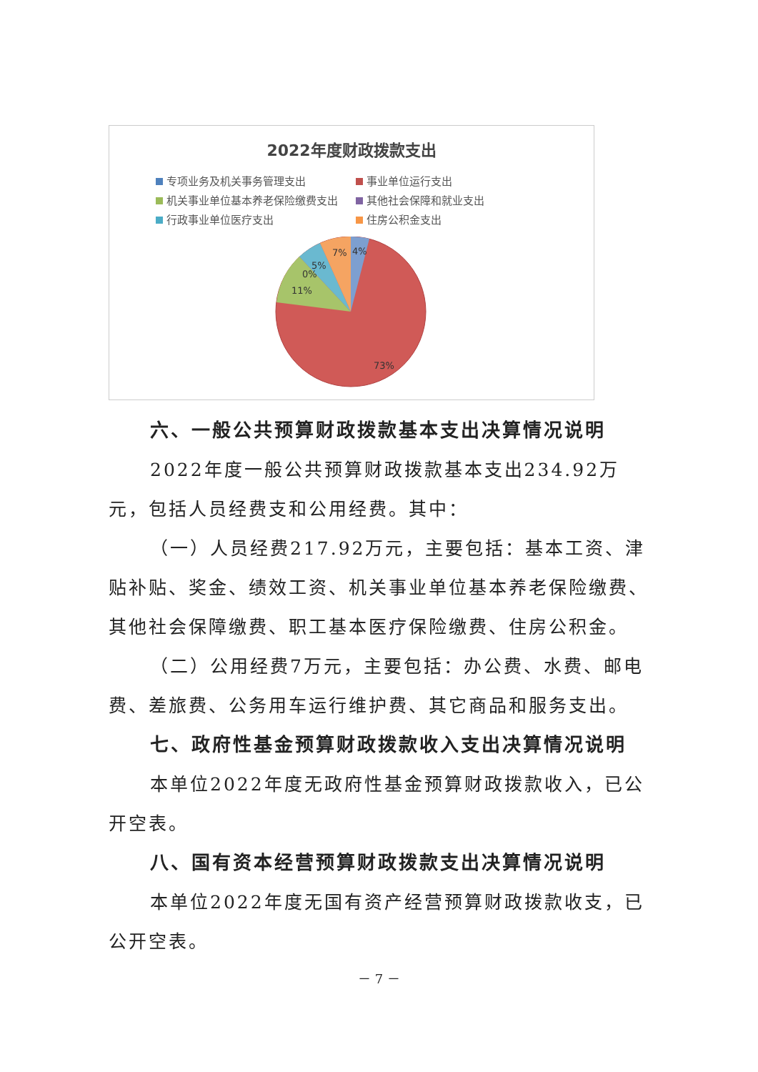2022年度财政拨款支出
专项业务及机关事务管理支出
事业单位运行支出
机关事业单位基本养老保险缴费支出
其他社会保障和就业支出
行政事业单位医疗支出
住房公积金支出
4%
7%
5%
0%
11%
73%
六、一般公共预算财政拨款基本支出决算情况说明
2022年度一般公共预算财政拨款基本支出234.92万元，包括人员经费支和公用经费。其中：
（一）人员经费217.92万元，主要包括：基本工资、津贴补贴、奖金、绩效工资、机关事业单位基本养老保险缴费、其他社会保障缴费、职工基本医疗保险缴费、住房公积金。
（二）公用经费7万元，主要包括：办公费、水费、邮电费、差旅费、公务用车运行维护费、其它商品和服务支出。
七、政府性基金预算财政拨款收入支出决算情况说明
本单位2022年度无政府性基金预算财政拨款收入，已公开空表。
八、国有资本经营预算财政拨款支出决算情况说明
本单位2022年度无国有资产经营预算财政拨款收支，已公开空表。
－ 7 －